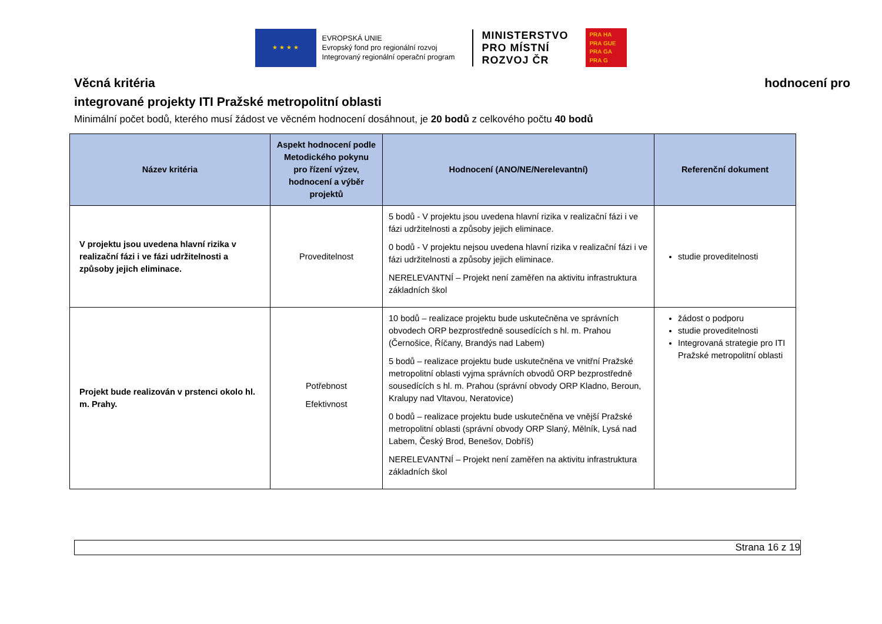★ ★ ★ ★
EVROPSKÁ UNIE
Evropský fond pro regionální rozvoj
Integrovaný regionální operační program
MINISTERSTVO
PRO MÍSTNÍ
ROZVOJ ČR
PRA HA
PRA GUE
PRA GA
PRA G
Věcná kritéria hodnocení pro
integrované projekty ITI Pražské metropolitní oblasti
Minimální počet bodů, kterého musí žádost ve věcném hodnocení dosáhnout, je 20 bodů z celkového počtu 40 bodů
| Název kritéria | Aspekt hodnocení podle Metodického pokynu pro řízení výzev, hodnocení a výběr projektů | Hodnocení (ANO/NE/Nerelevantní) | Referenční dokument |
| --- | --- | --- | --- |
| V projektu jsou uvedena hlavní rizika v realizační fázi i ve fázi udržitelnosti a způsoby jejich eliminace. | Proveditelnost | 5 bodů - V projektu jsou uvedena hlavní rizika v realizační fázi i ve fázi udržitelnosti a způsoby jejich eliminace. 0 bodů - V projektu nejsou uvedena hlavní rizika v realizační fázi i ve fázi udržitelnosti a způsoby jejich eliminace. NERELEVANTNÍ – Projekt není zaměřen na aktivitu infrastruktura základních škol | studie proveditelnosti |
| Projekt bude realizován v prstenci okolo hl. m. Prahy. | Potřebnost Efektivnost | 10 bodů – realizace projektu bude uskutečněna ve správních obvodech ORP bezprostředně sousedících s hl. m. Prahou (Černošice, Říčany, Brandýs nad Labem) 5 bodů – realizace projektu bude uskutečněna ve vnitřní Pražské metropolitní oblasti vyjma správních obvodů ORP bezprostředně sousedících s hl. m. Prahou (správní obvody ORP Kladno, Beroun, Kralupy nad Vltavou, Neratovice) 0 bodů – realizace projektu bude uskutečněna ve vnější Pražské metropolitní oblasti (správní obvody ORP Slaný, Mělník, Lysá nad Labem, Český Brod, Benešov, Dobříš) NERELEVANTNÍ – Projekt není zaměřen na aktivitu infrastruktura základních škol | žádost o podporu studie proveditelnosti Integrovaná strategie pro ITI Pražské metropolitní oblasti |
Strana 16 z 19